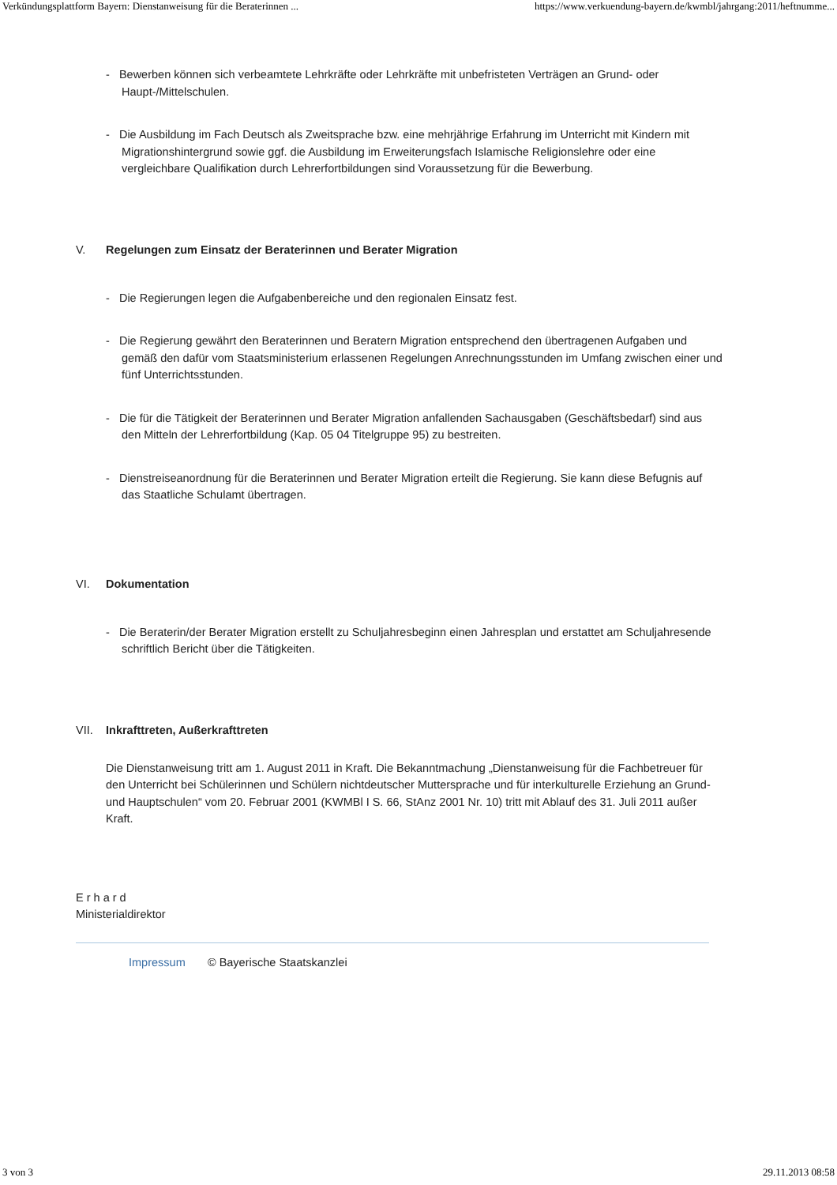Verkündungsplattform Bayern: Dienstanweisung für die Beraterinnen ... https://www.verkuendung-bayern.de/kwmbl/jahrgang:2011/heftnumme...
- Bewerben können sich verbeamtete Lehrkräfte oder Lehrkräfte mit unbefristeten Verträgen an Grund- oder Haupt-/Mittelschulen.
- Die Ausbildung im Fach Deutsch als Zweitsprache bzw. eine mehrjährige Erfahrung im Unterricht mit Kindern mit Migrationshintergrund sowie ggf. die Ausbildung im Erweiterungsfach Islamische Religionslehre oder eine vergleichbare Qualifikation durch Lehrerfortbildungen sind Voraussetzung für die Bewerbung.
V. Regelungen zum Einsatz der Beraterinnen und Berater Migration
- Die Regierungen legen die Aufgabenbereiche und den regionalen Einsatz fest.
- Die Regierung gewährt den Beraterinnen und Beratern Migration entsprechend den übertragenen Aufgaben und gemäß den dafür vom Staatsministerium erlassenen Regelungen Anrechnungsstunden im Umfang zwischen einer und fünf Unterrichtsstunden.
- Die für die Tätigkeit der Beraterinnen und Berater Migration anfallenden Sachausgaben (Geschäftsbedarf) sind aus den Mitteln der Lehrerfortbildung (Kap. 05 04 Titelgruppe 95) zu bestreiten.
- Dienstreiseanordnung für die Beraterinnen und Berater Migration erteilt die Regierung. Sie kann diese Befugnis auf das Staatliche Schulamt übertragen.
VI. Dokumentation
- Die Beraterin/der Berater Migration erstellt zu Schuljahresbeginn einen Jahresplan und erstattet am Schuljahresende schriftlich Bericht über die Tätigkeiten.
VII. Inkrafttreten, Außerkrafttreten
Die Dienstanweisung tritt am 1. August 2011 in Kraft. Die Bekanntmachung „Dienstanweisung für die Fachbetreuer für den Unterricht bei Schülerinnen und Schülern nichtdeutscher Muttersprache und für interkulturelle Erziehung an Grund- und Hauptschulen“ vom 20. Februar 2001 (KWMBl I S. 66, StAnz 2001 Nr. 10) tritt mit Ablauf des 31. Juli 2011 außer Kraft.
E r h a r d
Ministerialdirektor
Impressum © Bayerische Staatskanzlei
3 von 3 29.11.2013 08:58